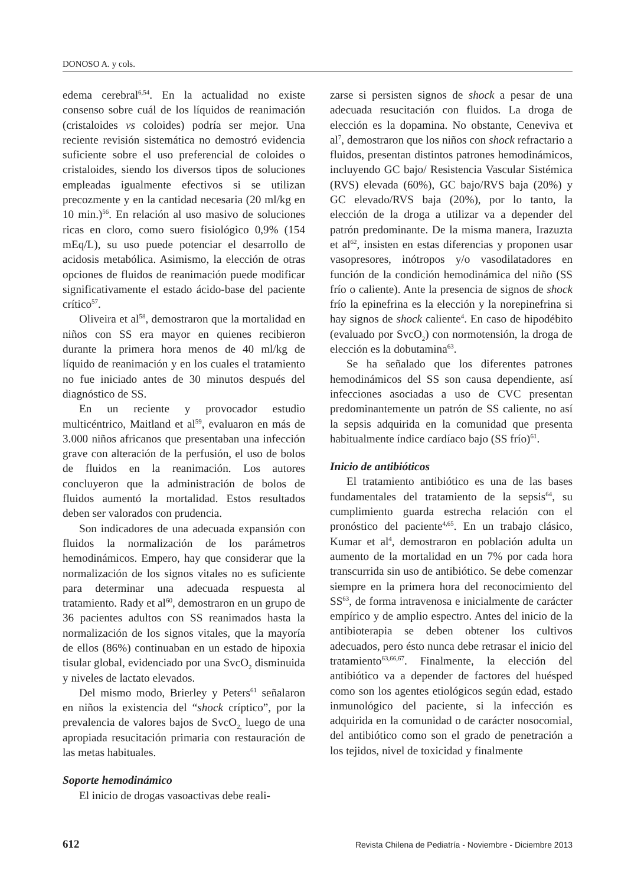DONOSO A. y cols.
edema cerebral<sup>6,54</sup>. En la actualidad no existe consenso sobre cuál de los líquidos de reanimación (cristaloides vs coloides) podría ser mejor. Una reciente revisión sistemática no demostró evidencia suficiente sobre el uso preferencial de coloides o cristaloides, siendo los diversos tipos de soluciones empleadas igualmente efectivos si se utilizan precozmente y en la cantidad necesaria (20 ml/kg en 10 min.)<sup>56</sup>. En relación al uso masivo de soluciones ricas en cloro, como suero fisiológico 0,9% (154 mEq/L), su uso puede potenciar el desarrollo de acidosis metabólica. Asimismo, la elección de otras opciones de fluidos de reanimación puede modificar significativamente el estado ácido-base del paciente crítico<sup>57</sup>.
Oliveira et al<sup>58</sup>, demostraron que la mortalidad en niños con SS era mayor en quienes recibieron durante la primera hora menos de 40 ml/kg de líquido de reanimación y en los cuales el tratamiento no fue iniciado antes de 30 minutos después del diagnóstico de SS.
En un reciente y provocador estudio multicéntrico, Maitland et al<sup>59</sup>, evaluaron en más de 3.000 niños africanos que presentaban una infección grave con alteración de la perfusión, el uso de bolos de fluidos en la reanimación. Los autores concluyeron que la administración de bolos de fluidos aumentó la mortalidad. Estos resultados deben ser valorados con prudencia.
Son indicadores de una adecuada expansión con fluidos la normalización de los parámetros hemodinámicos. Empero, hay que considerar que la normalización de los signos vitales no es suficiente para determinar una adecuada respuesta al tratamiento. Rady et al<sup>60</sup>, demostraron en un grupo de 36 pacientes adultos con SS reanimados hasta la normalización de los signos vitales, que la mayoría de ellos (86%) continuaban en un estado de hipoxia tisular global, evidenciado por una SvcO<sub>2</sub> disminuida y niveles de lactato elevados.
Del mismo modo, Brierley y Peters<sup>61</sup> señalaron en niños la existencia del “shock críptico”, por la prevalencia de valores bajos de SvcO<sub>2,</sub> luego de una apropiada resucitación primaria con restauración de las metas habituales.
Soporte hemodinámico
El inicio de drogas vasoactivas debe reali-
zarse si persisten signos de shock a pesar de una adecuada resucitación con fluidos. La droga de elección es la dopamina. No obstante, Ceneviva et al<sup>7</sup>, demostraron que los niños con shock refractario a fluidos, presentan distintos patrones hemodinámicos, incluyendo GC bajo/ Resistencia Vascular Sistémica (RVS) elevada (60%), GC bajo/RVS baja (20%) y GC elevado/RVS baja (20%), por lo tanto, la elección de la droga a utilizar va a depender del patrón predominante. De la misma manera, Irazuzta et al<sup>62</sup>, insisten en estas diferencias y proponen usar vasopresores, inótropos y/o vasodilatadores en función de la condición hemodinámica del niño (SS frío o caliente). Ante la presencia de signos de shock frío la epinefrina es la elección y la norepinefrina si hay signos de shock caliente<sup>4</sup>. En caso de hipodébito (evaluado por SvcO<sub>2</sub>) con normotensión, la droga de elección es la dobutamina<sup>63</sup>.
Se ha señalado que los diferentes patrones hemodinámicos del SS son causa dependiente, así infecciones asociadas a uso de CVC presentan predominantemente un patrón de SS caliente, no así la sepsis adquirida en la comunidad que presenta habitualmente índice cardíaco bajo (SS frío)<sup>61</sup>.
Inicio de antibióticos
El tratamiento antibiótico es una de las bases fundamentales del tratamiento de la sepsis<sup>64</sup>, su cumplimiento guarda estrecha relación con el pronóstico del paciente<sup>4,65</sup>. En un trabajo clásico, Kumar et al<sup>4</sup>, demostraron en población adulta un aumento de la mortalidad en un 7% por cada hora transcurrida sin uso de antibiótico. Se debe comenzar siempre en la primera hora del reconocimiento del SS<sup>63</sup>, de forma intravenosa e inicialmente de carácter empírico y de amplio espectro. Antes del inicio de la antibioterapia se deben obtener los cultivos adecuados, pero ésto nunca debe retrasar el inicio del tratamiento<sup>63,66,67</sup>. Finalmente, la elección del antibiótico va a depender de factores del huésped como son los agentes etiológicos según edad, estado inmunológico del paciente, si la infección es adquirida en la comunidad o de carácter nosocomial, del antibiótico como son el grado de penetración a los tejidos, nivel de toxicidad y finalmente
612 Revista Chilena de Pediatría - Noviembre - Diciembre 2013